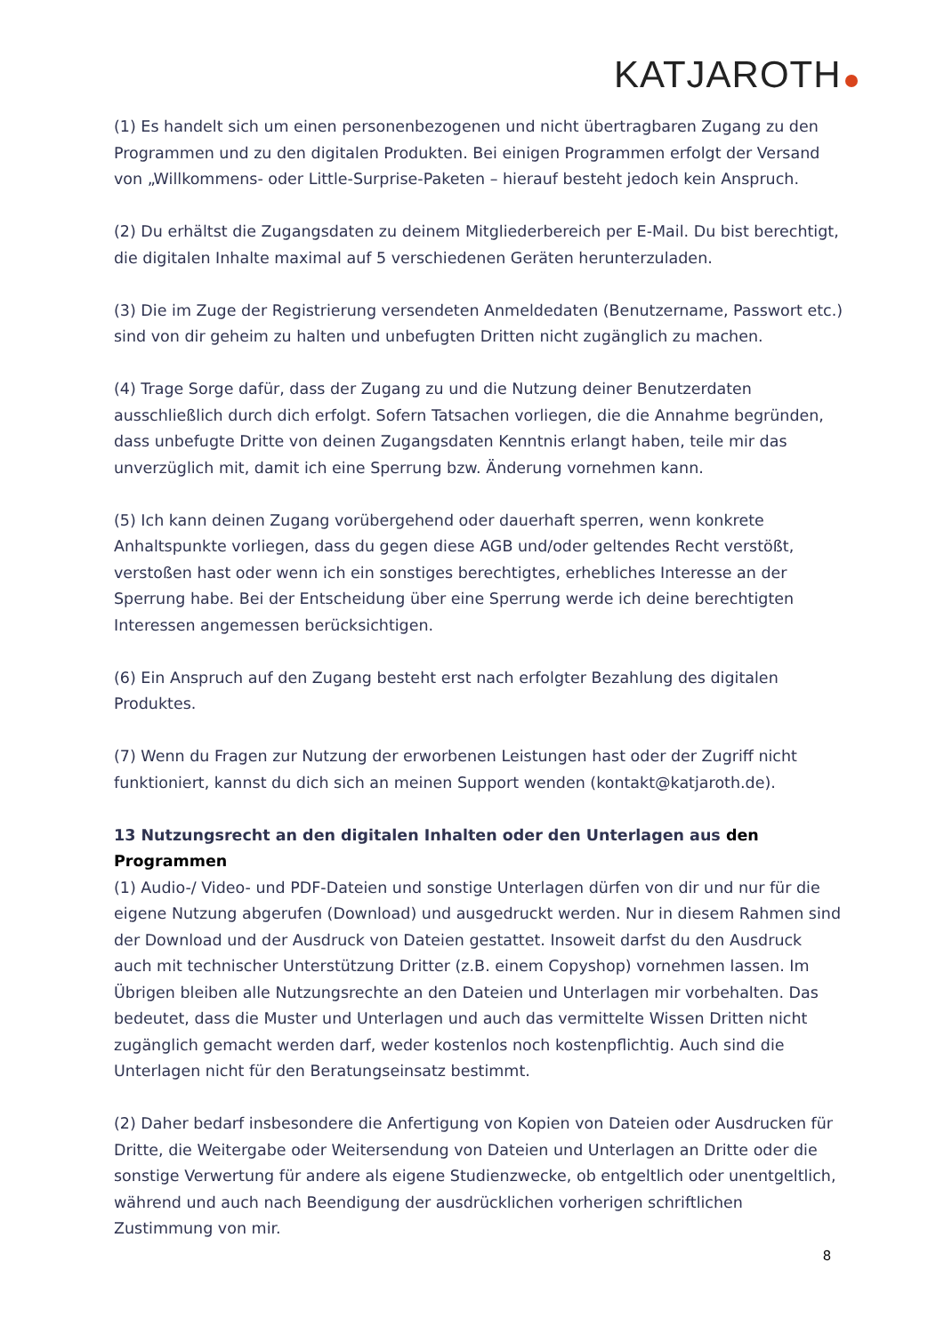KATJAROTH
(1) Es handelt sich um einen personenbezogenen und nicht übertragbaren Zugang zu den Programmen und zu den digitalen Produkten. Bei einigen Programmen erfolgt der Versand von „Willkommens- oder Little-Surprise-Paketen – hierauf besteht jedoch kein Anspruch.
(2) Du erhältst die Zugangsdaten zu deinem Mitgliederbereich per E-Mail. Du bist berechtigt, die digitalen Inhalte maximal auf 5 verschiedenen Geräten herunterzuladen.
(3) Die im Zuge der Registrierung versendeten Anmeldedaten (Benutzername, Passwort etc.) sind von dir geheim zu halten und unbefugten Dritten nicht zugänglich zu machen.
(4) Trage Sorge dafür, dass der Zugang zu und die Nutzung deiner Benutzerdaten ausschließlich durch dich erfolgt. Sofern Tatsachen vorliegen, die die Annahme begründen, dass unbefugte Dritte von deinen Zugangsdaten Kenntnis erlangt haben, teile mir das unverzüglich mit, damit ich eine Sperrung bzw. Änderung vornehmen kann.
(5) Ich kann deinen Zugang vorübergehend oder dauerhaft sperren, wenn konkrete Anhaltspunkte vorliegen, dass du gegen diese AGB und/oder geltendes Recht verstößt, verstoßen hast oder wenn ich ein sonstiges berechtigtes, erhebliches Interesse an der Sperrung habe. Bei der Entscheidung über eine Sperrung werde ich deine berechtigten Interessen angemessen berücksichtigen.
(6) Ein Anspruch auf den Zugang besteht erst nach erfolgter Bezahlung des digitalen Produktes.
(7) Wenn du Fragen zur Nutzung der erworbenen Leistungen hast oder der Zugriff nicht funktioniert, kannst du dich sich an meinen Support wenden (kontakt@katjaroth.de).
13 Nutzungsrecht an den digitalen Inhalten oder den Unterlagen aus den Programmen
(1) Audio-/ Video- und PDF-Dateien und sonstige Unterlagen dürfen von dir und nur für die eigene Nutzung abgerufen (Download) und ausgedruckt werden. Nur in diesem Rahmen sind der Download und der Ausdruck von Dateien gestattet. Insoweit darfst du den Ausdruck auch mit technischer Unterstützung Dritter (z.B. einem Copyshop) vornehmen lassen. Im Übrigen bleiben alle Nutzungsrechte an den Dateien und Unterlagen mir vorbehalten. Das bedeutet, dass die Muster und Unterlagen und auch das vermittelte Wissen Dritten nicht zugänglich gemacht werden darf, weder kostenlos noch kostenpflichtig. Auch sind die Unterlagen nicht für den Beratungseinsatz bestimmt.
(2) Daher bedarf insbesondere die Anfertigung von Kopien von Dateien oder Ausdrucken für Dritte, die Weitergabe oder Weitersendung von Dateien und Unterlagen an Dritte oder die sonstige Verwertung für andere als eigene Studienzwecke, ob entgeltlich oder unentgeltlich, während und auch nach Beendigung der ausdrücklichen vorherigen schriftlichen Zustimmung von mir.
8